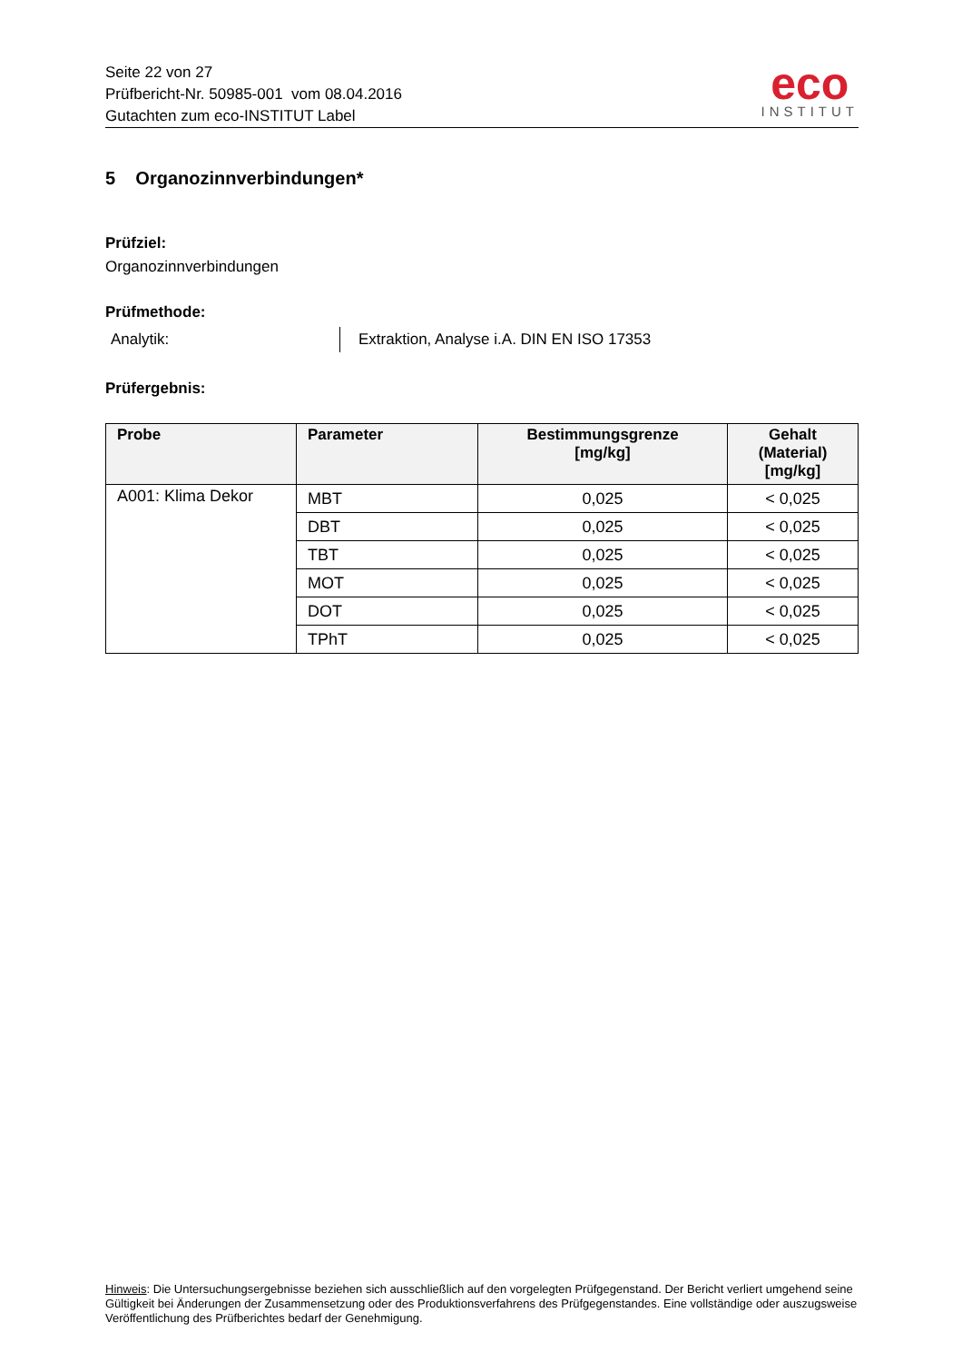Seite 22 von 27
Prüfbericht-Nr. 50985-001 vom 08.04.2016
Gutachten zum eco-INSTITUT Label
eco
INSTITUT
5 Organozinnverbindungen*
Prüfziel:
Organozinnverbindungen
Prüfmethode:
Analytik: Extraktion, Analyse i.A. DIN EN ISO 17353
Prüfergebnis:
| Probe | Parameter | Bestimmungsgrenze [mg/kg] | Gehalt (Material) [mg/kg] |
| --- | --- | --- | --- |
| A001: Klima Dekor | MBT | 0,025 | < 0,025 |
| | DBT | 0,025 | < 0,025 |
| | TBT | 0,025 | < 0,025 |
| | MOT | 0,025 | < 0,025 |
| | DOT | 0,025 | < 0,025 |
| | TPhT | 0,025 | < 0,025 |
Hinweis: Die Untersuchungsergebnisse beziehen sich ausschließlich auf den vorgelegten Prüfgegenstand. Der Bericht verliert umgehend seine Gültigkeit bei Änderungen der Zusammensetzung oder des Produktionsverfahrens des Prüfgegenstandes. Eine vollständige oder auszugsweise Veröffentlichung des Prüfberichtes bedarf der Genehmigung.